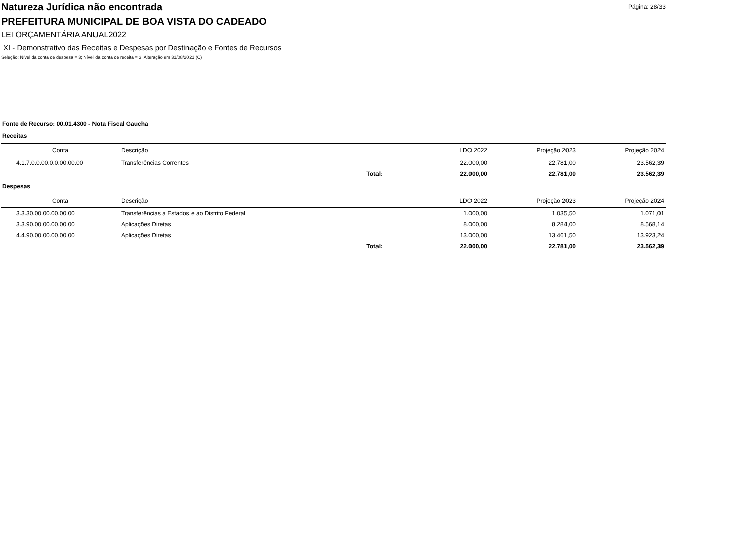Página: 28/33
Natureza Jurídica não encontrada
PREFEITURA MUNICIPAL DE BOA VISTA DO CADEADO
LEI ORÇAMENTÁRIA ANUAL2022
XI - Demonstrativo das Receitas e Despesas por Destinação e Fontes de Recursos
Seleção: Nível da conta de despesa = 3; Nível da conta de receita = 3; Alteração em 31/08/2021 (C)
Fonte de Recurso: 00.01.4300 - Nota Fiscal Gaucha
Receitas
| Conta | Descrição | | LDO 2022 | Projeção 2023 | Projeção 2024 |
| --- | --- | --- | --- | --- | --- |
| 4.1.7.0.0.00.0.0.00.00.00 | Transferências Correntes | | 22.000,00 | 22.781,00 | 23.562,39 |
| | Total: | | 22.000,00 | 22.781,00 | 23.562,39 |
Despesas
| Conta | Descrição | | LDO 2022 | Projeção 2023 | Projeção 2024 |
| --- | --- | --- | --- | --- | --- |
| 3.3.30.00.00.00.00.00 | Transferências a Estados e ao Distrito Federal | | 1.000,00 | 1.035,50 | 1.071,01 |
| 3.3.90.00.00.00.00.00 | Aplicações Diretas | | 8.000,00 | 8.284,00 | 8.568,14 |
| 4.4.90.00.00.00.00.00 | Aplicações Diretas | | 13.000,00 | 13.461,50 | 13.923,24 |
| | Total: | | 22.000,00 | 22.781,00 | 23.562,39 |